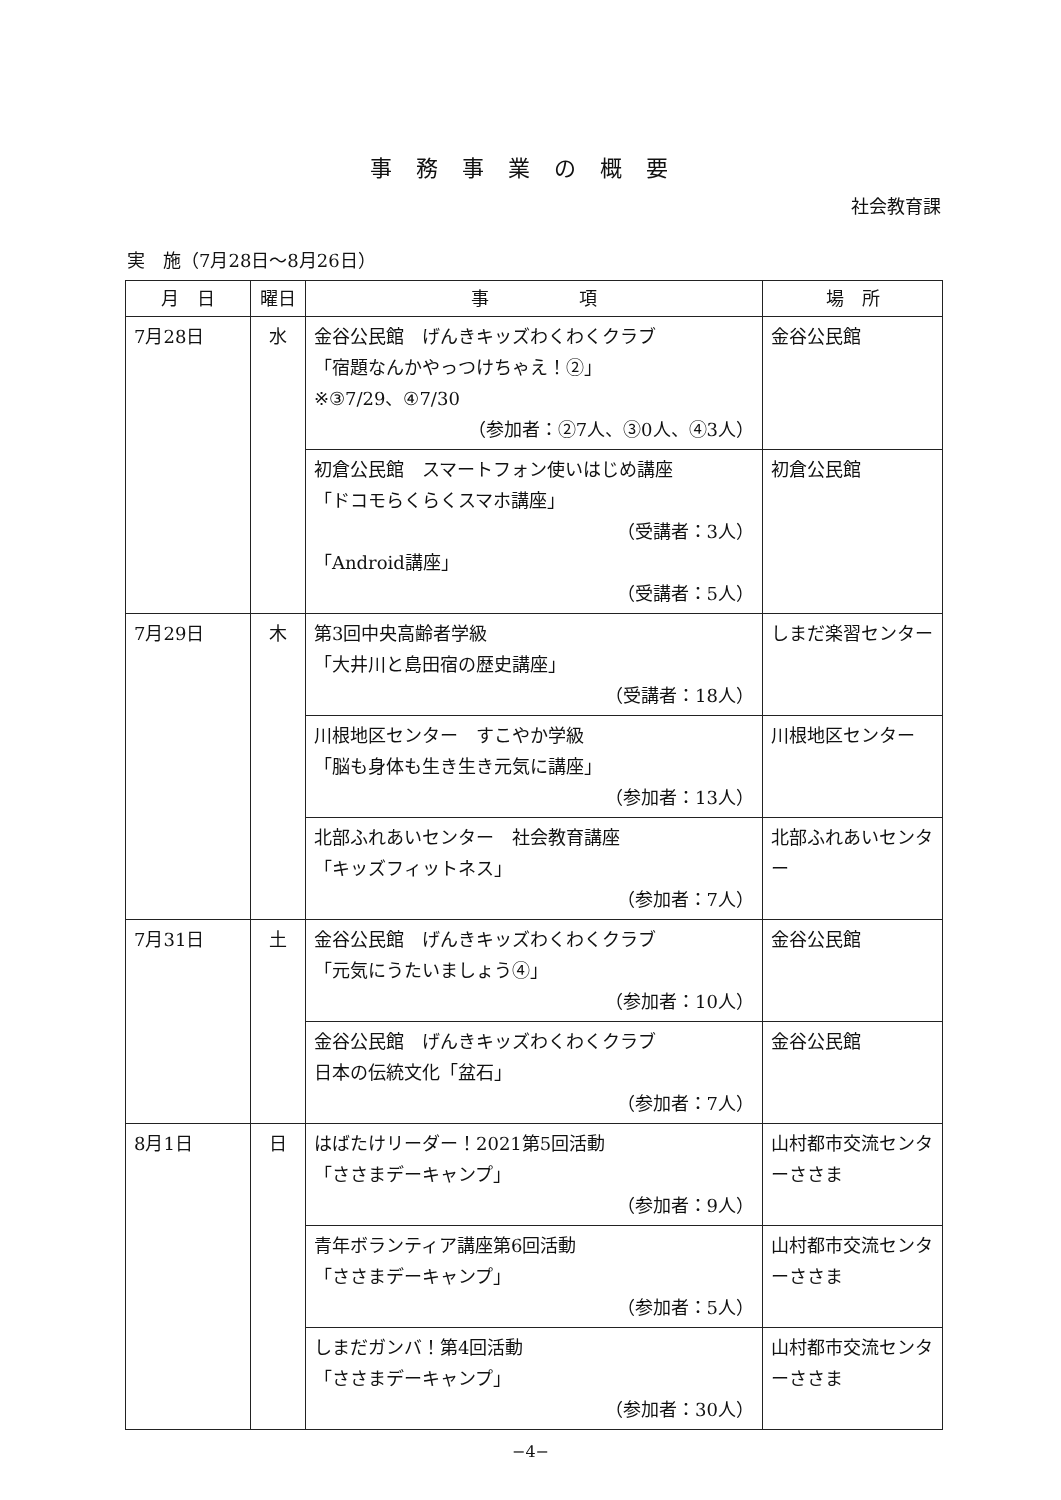事務事業の概要
社会教育課
実　施（7月28日～8月26日）
| 月 日 | 曜日 | 事 項 | 場 所 |
| --- | --- | --- | --- |
| 7月28日 | 水 | 金谷公民館 げんきキッズわくわくクラブ 「宿題なんかやっつけちゃえ！②」 ※③7/29、④7/30 （参加者：②7人、③0人、④3人） | 金谷公民館 |
| | | 初倉公民館 スマートフォン使いはじめ講座 「ドコモらくらくスマホ講座」 （受講者：3人） 「Android講座」 （受講者：5人） | 初倉公民館 |
| 7月29日 | 木 | 第3回中央高齢者学級 「大井川と島田宿の歴史講座」 （受講者：18人） | しまだ楽習センター |
| | | 川根地区センター すこやか学級 「脳も身体も生き生き元気に講座」 （参加者：13人） | 川根地区センター |
| | | 北部ふれあいセンター 社会教育講座 「キッズフィットネス」 （参加者：7人） | 北部ふれあいセンター |
| 7月31日 | 土 | 金谷公民館 げんきキッズわくわくクラブ 「元気にうたいましょう④」 （参加者：10人） | 金谷公民館 |
| | | 金谷公民館 げんきキッズわくわくクラブ 日本の伝統文化「盆石」 （参加者：7人） | 金谷公民館 |
| 8月1日 | 日 | はばたけリーダー！2021第5回活動 「ささまデーキャンプ」 （参加者：9人） | 山村都市交流センターささま |
| | | 青年ボランティア講座第6回活動 「ささまデーキャンプ」 （参加者：5人） | 山村都市交流センターささま |
| | | しまだガンバ！第4回活動 「ささまデーキャンプ」 （参加者：30人） | 山村都市交流センターささま |
−4−